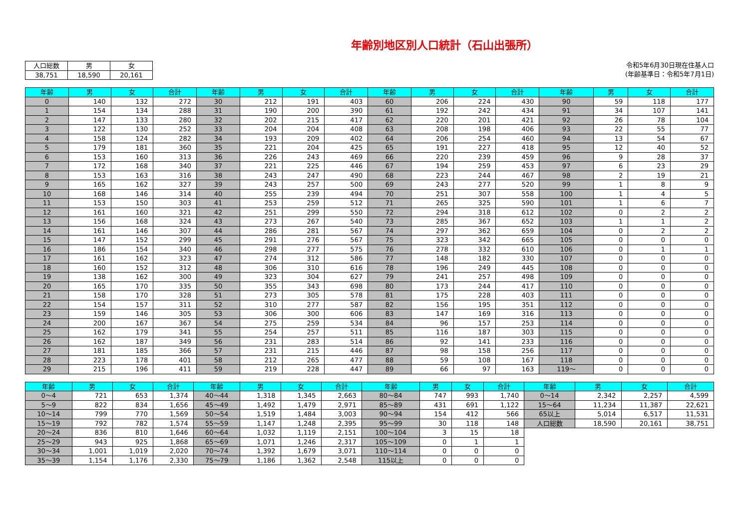年齢別地区別人口統計（石山出張所）
| 人口総数 | 男 | 女 |
| --- | --- | --- |
| 38,751 | 18,590 | 20,161 |
令和5年6月30日現在住基人口
(年齢基準日：令和5年7月1日)
| 年齢 | 男 | 女 | 合計 | 年齢 | 男 | 女 | 合計 | 年齢 | 男 | 女 | 合計 | 年齢 | 男 | 女 | 合計 |
| --- | --- | --- | --- | --- | --- | --- | --- | --- | --- | --- | --- | --- | --- | --- | --- |
| 0 | 140 | 132 | 272 | 30 | 212 | 191 | 403 | 60 | 206 | 224 | 430 | 90 | 59 | 118 | 177 |
| 1 | 154 | 134 | 288 | 31 | 190 | 200 | 390 | 61 | 192 | 242 | 434 | 91 | 34 | 107 | 141 |
| 2 | 147 | 133 | 280 | 32 | 202 | 215 | 417 | 62 | 220 | 201 | 421 | 92 | 26 | 78 | 104 |
| 3 | 122 | 130 | 252 | 33 | 204 | 204 | 408 | 63 | 208 | 198 | 406 | 93 | 22 | 55 | 77 |
| 4 | 158 | 124 | 282 | 34 | 193 | 209 | 402 | 64 | 206 | 254 | 460 | 94 | 13 | 54 | 67 |
| 5 | 179 | 181 | 360 | 35 | 221 | 204 | 425 | 65 | 191 | 227 | 418 | 95 | 12 | 40 | 52 |
| 6 | 153 | 160 | 313 | 36 | 226 | 243 | 469 | 66 | 220 | 239 | 459 | 96 | 9 | 28 | 37 |
| 7 | 172 | 168 | 340 | 37 | 221 | 225 | 446 | 67 | 194 | 259 | 453 | 97 | 6 | 23 | 29 |
| 8 | 153 | 163 | 316 | 38 | 243 | 247 | 490 | 68 | 223 | 244 | 467 | 98 | 2 | 19 | 21 |
| 9 | 165 | 162 | 327 | 39 | 243 | 257 | 500 | 69 | 243 | 277 | 520 | 99 | 1 | 8 | 9 |
| 10 | 168 | 146 | 314 | 40 | 255 | 239 | 494 | 70 | 251 | 307 | 558 | 100 | 1 | 4 | 5 |
| 11 | 153 | 150 | 303 | 41 | 253 | 259 | 512 | 71 | 265 | 325 | 590 | 101 | 1 | 6 | 7 |
| 12 | 161 | 160 | 321 | 42 | 251 | 299 | 550 | 72 | 294 | 318 | 612 | 102 | 0 | 2 | 2 |
| 13 | 156 | 168 | 324 | 43 | 273 | 267 | 540 | 73 | 285 | 367 | 652 | 103 | 1 | 1 | 2 |
| 14 | 161 | 146 | 307 | 44 | 286 | 281 | 567 | 74 | 297 | 362 | 659 | 104 | 0 | 2 | 2 |
| 15 | 147 | 152 | 299 | 45 | 291 | 276 | 567 | 75 | 323 | 342 | 665 | 105 | 0 | 0 | 0 |
| 16 | 186 | 154 | 340 | 46 | 298 | 277 | 575 | 76 | 278 | 332 | 610 | 106 | 0 | 1 | 1 |
| 17 | 161 | 162 | 323 | 47 | 274 | 312 | 586 | 77 | 148 | 182 | 330 | 107 | 0 | 0 | 0 |
| 18 | 160 | 152 | 312 | 48 | 306 | 310 | 616 | 78 | 196 | 249 | 445 | 108 | 0 | 0 | 0 |
| 19 | 138 | 162 | 300 | 49 | 323 | 304 | 627 | 79 | 241 | 257 | 498 | 109 | 0 | 0 | 0 |
| 20 | 165 | 170 | 335 | 50 | 355 | 343 | 698 | 80 | 173 | 244 | 417 | 110 | 0 | 0 | 0 |
| 21 | 158 | 170 | 328 | 51 | 273 | 305 | 578 | 81 | 175 | 228 | 403 | 111 | 0 | 0 | 0 |
| 22 | 154 | 157 | 311 | 52 | 310 | 277 | 587 | 82 | 156 | 195 | 351 | 112 | 0 | 0 | 0 |
| 23 | 159 | 146 | 305 | 53 | 306 | 300 | 606 | 83 | 147 | 169 | 316 | 113 | 0 | 0 | 0 |
| 24 | 200 | 167 | 367 | 54 | 275 | 259 | 534 | 84 | 96 | 157 | 253 | 114 | 0 | 0 | 0 |
| 25 | 162 | 179 | 341 | 55 | 254 | 257 | 511 | 85 | 116 | 187 | 303 | 115 | 0 | 0 | 0 |
| 26 | 162 | 187 | 349 | 56 | 231 | 283 | 514 | 86 | 92 | 141 | 233 | 116 | 0 | 0 | 0 |
| 27 | 181 | 185 | 366 | 57 | 231 | 215 | 446 | 87 | 98 | 158 | 256 | 117 | 0 | 0 | 0 |
| 28 | 223 | 178 | 401 | 58 | 212 | 265 | 477 | 88 | 59 | 108 | 167 | 118 | 0 | 0 | 0 |
| 29 | 215 | 196 | 411 | 59 | 219 | 228 | 447 | 89 | 66 | 97 | 163 | 119～ | 0 | 0 | 0 |
| 年齢 | 男 | 女 | 合計 | 年齢 | 男 | 女 | 合計 | 年齢 | 男 | 女 | 合計 | 年齢 | 男 | 女 | 合計 |
| --- | --- | --- | --- | --- | --- | --- | --- | --- | --- | --- | --- | --- | --- | --- | --- |
| 0～4 | 721 | 653 | 1,374 | 40～44 | 1,318 | 1,345 | 2,663 | 80～84 | 747 | 993 | 1,740 | 0～14 | 2,342 | 2,257 | 4,599 |
| 5～9 | 822 | 834 | 1,656 | 45～49 | 1,492 | 1,479 | 2,971 | 85～89 | 431 | 691 | 1,122 | 15～64 | 11,234 | 11,387 | 22,621 |
| 10～14 | 799 | 770 | 1,569 | 50～54 | 1,519 | 1,484 | 3,003 | 90～94 | 154 | 412 | 566 | 65以上 | 5,014 | 6,517 | 11,531 |
| 15～19 | 792 | 782 | 1,574 | 55～59 | 1,147 | 1,248 | 2,395 | 95～99 | 30 | 118 | 148 | 人口総数 | 18,590 | 20,161 | 38,751 |
| 20～24 | 836 | 810 | 1,646 | 60～64 | 1,032 | 1,119 | 2,151 | 100～104 | 3 | 15 | 18 | | | | |
| 25～29 | 943 | 925 | 1,868 | 65～69 | 1,071 | 1,246 | 2,317 | 105～109 | 0 | 1 | 1 | | | | |
| 30～34 | 1,001 | 1,019 | 2,020 | 70～74 | 1,392 | 1,679 | 3,071 | 110～114 | 0 | 0 | 0 | | | | |
| 35～39 | 1,154 | 1,176 | 2,330 | 75～79 | 1,186 | 1,362 | 2,548 | 115以上 | 0 | 0 | 0 | | | | |